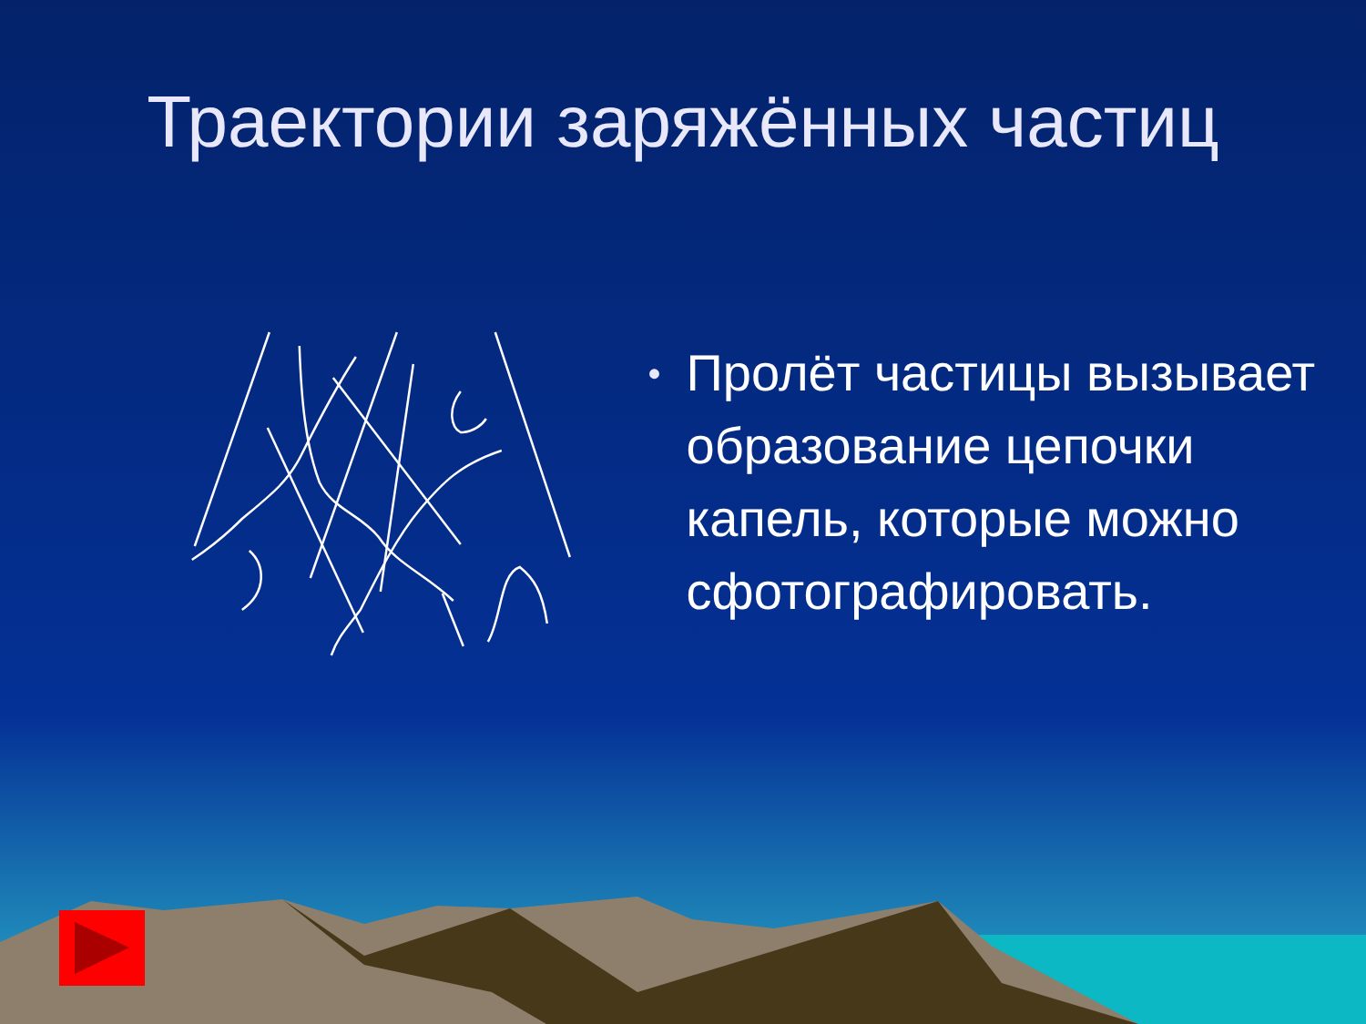Траектории заряжённых частиц
• Пролёт частицы вызывает образование цепочки капель, которые можно сфотографировать.